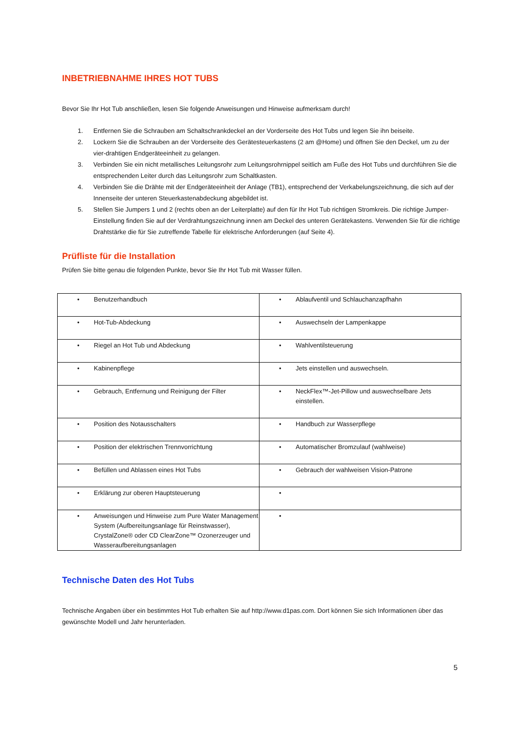INBETRIEBNAHME IHRES HOT TUBS
Bevor Sie Ihr Hot Tub anschließen, lesen Sie folgende Anweisungen und Hinweise aufmerksam durch!
1. Entfernen Sie die Schrauben am Schaltschrankdeckel an der Vorderseite des Hot Tubs und legen Sie ihn beiseite.
2. Lockern Sie die Schrauben an der Vorderseite des Gerätesteuerkastens (2 am @Home) und öffnen Sie den Deckel, um zu der vier-drahtigen Endgeräteeinheit zu gelangen.
3. Verbinden Sie ein nicht metallisches Leitungsrohr zum Leitungsrohrnippel seitlich am Fuße des Hot Tubs und durchführen Sie die entsprechenden Leiter durch das Leitungsrohr zum Schaltkasten.
4. Verbinden Sie die Drähte mit der Endgeräteeinheit der Anlage (TB1), entsprechend der Verkabelungszeichnung, die sich auf der Innenseite der unteren Steuerkastenabdeckung abgebildet ist.
5. Stellen Sie Jumpers 1 und 2 (rechts oben an der Leiterplatte) auf den für Ihr Hot Tub richtigen Stromkreis. Die richtige Jumper-Einstellung finden Sie auf der Verdrahtungszeichnung innen am Deckel des unteren Gerätekastens. Verwenden Sie für die richtige Drahtstärke die für Sie zutreffende Tabelle für elektrische Anforderungen (auf Seite 4).
Prüfliste für die Installation
Prüfen Sie bitte genau die folgenden Punkte, bevor Sie Ihr Hot Tub mit Wasser füllen.
| • Benutzerhandbuch | • Ablaufventil und Schlauchanzapfhahn |
| • Hot-Tub-Abdeckung | • Auswechseln der Lampenkappe |
| • Riegel an Hot Tub und Abdeckung | • Wahlventilsteuerung |
| • Kabinenpflege | • Jets einstellen und auswechseln. |
| • Gebrauch, Entfernung und Reinigung der Filter | • NeckFlex™-Jet-Pillow und auswechselbare Jets einstellen. |
| • Position des Notausschalters | • Handbuch zur Wasserpflege |
| • Position der elektrischen Trennvorrichtung | • Automatischer Bromzulauf (wahlweise) |
| • Befüllen und Ablassen eines Hot Tubs | • Gebrauch der wahlweisen Vision-Patrone |
| • Erklärung zur oberen Hauptsteuerung | • |
| • Anweisungen und Hinweise zum Pure Water Management System (Aufbereitungsanlage für Reinstwasser), CrystalZone® oder CD ClearZone™ Ozonerzeuger und Wasseraufbereitungsanlagen | • |
Technische Daten des Hot Tubs
Technische Angaben über ein bestimmtes Hot Tub erhalten Sie auf http://www.d1pas.com. Dort können Sie sich Informationen über das gewünschte Modell und Jahr herunterladen.
5